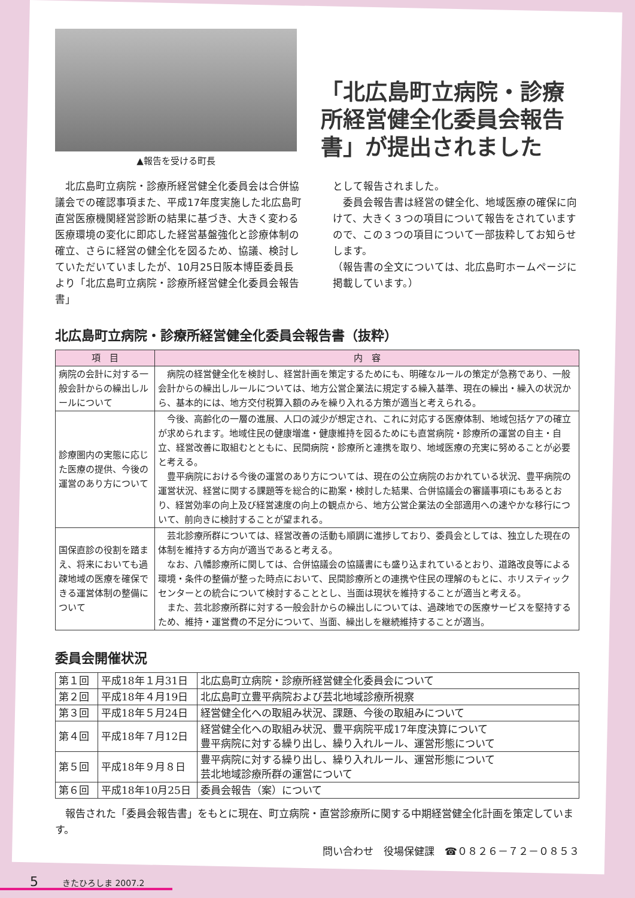▲報告を受ける町長
「北広島町立病院・診療所経営健全化委員会報告書」が提出されました
　北広島町立病院・診療所経営健全化委員会は合併協議会での確認事項また、平成17年度実施した北広島町直営医療機関経営診断の結果に基づき、大きく変わる医療環境の変化に即応した経営基盤強化と診療体制の確立、さらに経営の健全化を図るため、協議、検討していただいていましたが、10月25日阪本博臣委員長より「北広島町立病院・診療所経営健全化委員会報告書」
として報告されました。
　委員会報告書は経営の健全化、地域医療の確保に向けて、大きく３つの項目について報告をされていますので、この３つの項目について一部抜粋してお知らせします。
（報告書の全文については、北広島町ホームページに掲載しています。）
北広島町立病院・診療所経営健全化委員会報告書（抜粋）
| 項 目 | 内 容 |
| --- | --- |
| 病院の会計に対する一般会計からの繰出しルールについて | 病院の経営健全化を検討し、経営計画を策定するためにも、明確なルールの策定が急務であり、一般会計からの繰出しルールについては、地方公営企業法に規定する繰入基準、現在の繰出・繰入の状況から、基本的には、地方交付税算入額のみを繰り入れる方策が適当と考えられる。 |
| 診療圏内の実態に応じた医療の提供、今後の運営のあり方について | 今後、高齢化の一層の進展、人口の減少が想定され、これに対応する医療体制、地域包括ケアの確立が求められます。地域住民の健康増進・健康維持を図るためにも直営病院・診療所の運営の自主・自立、経営改善に取組むとともに、民間病院・診療所と連携を取り、地域医療の充実に努めることが必要と考える。 豊平病院における今後の運営のあり方については、現在の公立病院のおかれている状況、豊平病院の運営状況、経営に関する課題等を総合的に勘案・検討した結果、合併協議会の審議事項にもあるとおり、経営効率の向上及び経営速度の向上の観点から、地方公営企業法の全部適用への速やかな移行について、前向きに検討することが望まれる。 |
| 国保直診の役割を踏まえ、将来においても過疎地域の医療を確保できる運営体制の整備について | 芸北診療所群については、経営改善の活動も順調に進捗しており、委員会としては、独立した現在の体制を維持する方向が適当であると考える。 なお、八幡診療所に関しては、合併協議会の協議書にも盛り込まれているとおり、道路改良等による環境・条件の整備が整った時点において、民間診療所との連携や住民の理解のもとに、ホリスティックセンターとの統合について検討することとし、当面は現状を維持することが適当と考える。 また、芸北診療所群に対する一般会計からの繰出しについては、過疎地での医療サービスを堅持するため、維持・運営費の不足分について、当面、繰出しを継続維持することが適当。 |
委員会開催状況
| 第１回 | 平成18年１月31日 | 北広島町立病院・診療所経営健全化委員会について |
| 第２回 | 平成18年４月19日 | 北広島町立豊平病院および芸北地域診療所視察 |
| 第３回 | 平成18年５月24日 | 経営健全化への取組み状況、課題、今後の取組みについて |
| 第４回 | 平成18年７月12日 | 経営健全化への取組み状況、豊平病院平成17年度決算について 豊平病院に対する繰り出し、繰り入れルール、運営形態について |
| 第５回 | 平成18年９月８日 | 豊平病院に対する繰り出し、繰り入れルール、運営形態について 芸北地域診療所群の運営について |
| 第６回 | 平成18年10月25日 | 委員会報告（案）について |
　報告された「委員会報告書」をもとに現在、町立病院・直営診療所に関する中期経営健全化計画を策定しています。
問い合わせ　役場保健課　☎０８２６－７２－０８５３
5 きたひろしま 2007.2